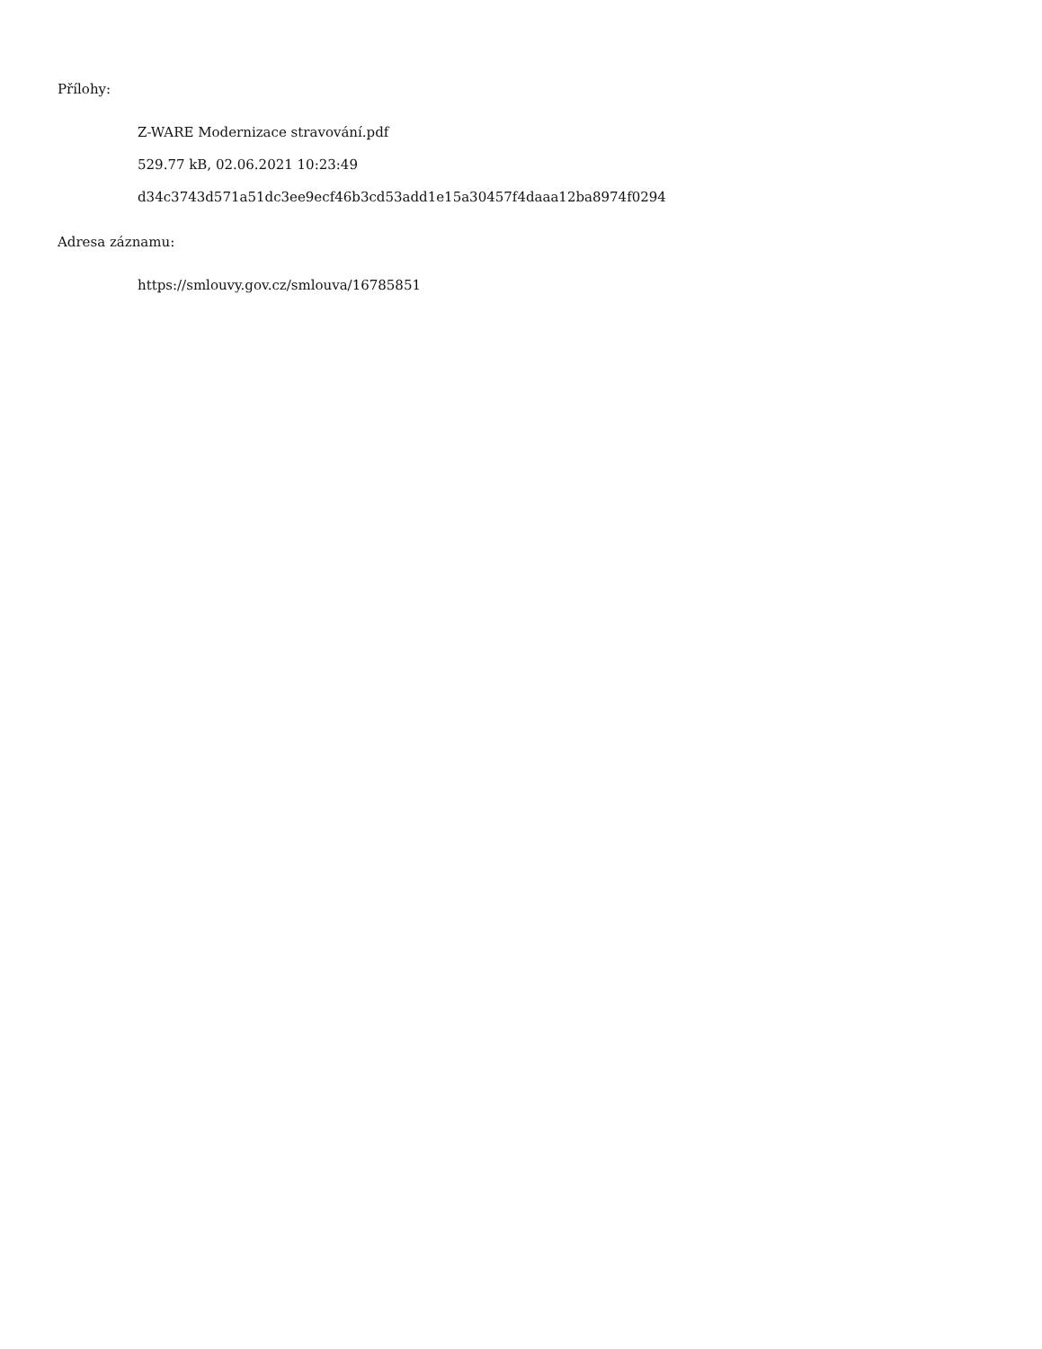Přílohy:
Z-WARE Modernizace stravování.pdf
529.77 kB, 02.06.2021 10:23:49
d34c3743d571a51dc3ee9ecf46b3cd53add1e15a30457f4daaa12ba8974f0294
Adresa záznamu:
https://smlouvy.gov.cz/smlouva/16785851